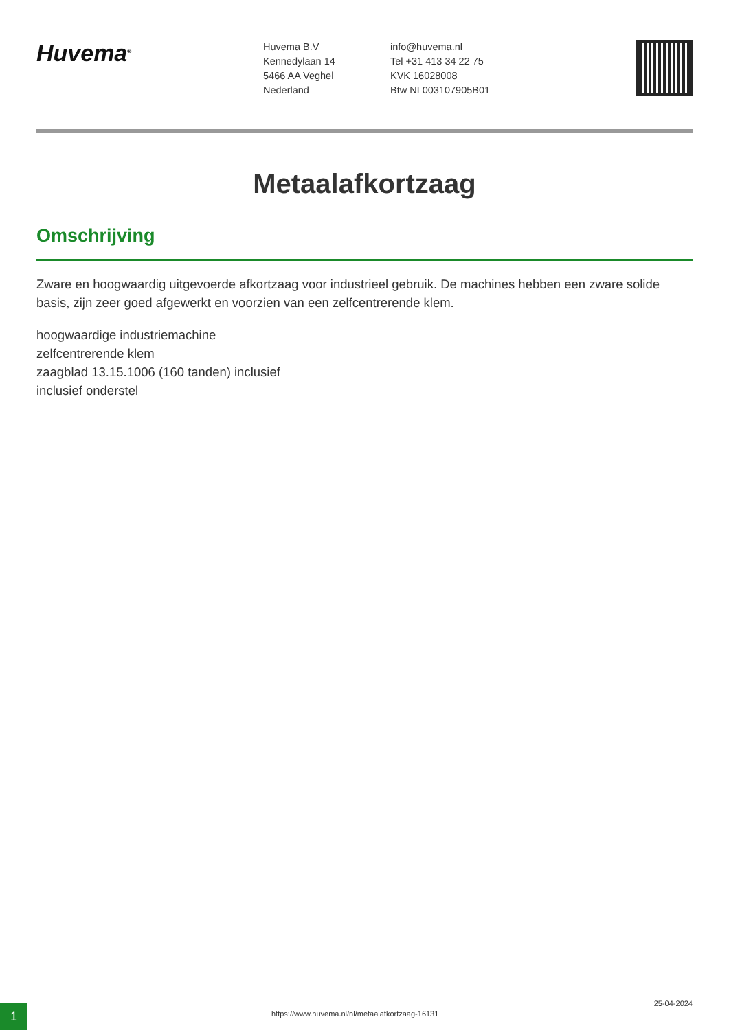Huvema<sup>®</sup>
Huvema B.V
Kennedylaan 14
5466 AA Veghel
Nederland
info@huvema.nl
Tel +31 413 34 22 75
KVK 16028008
Btw NL003107905B01
Metaalafkortzaag
Omschrijving
Zware en hoogwaardig uitgevoerde afkortzaag voor industrieel gebruik. De machines hebben een zware solide basis, zijn zeer goed afgewerkt en voorzien van een zelfcentrerende klem.
hoogwaardige industriemachine
zelfcentrerende klem
zaagblad 13.15.1006 (160 tanden) inclusief
inclusief onderstel
1
https://www.huvema.nl/nl/metaalafkortzaag-16131
25-04-2024